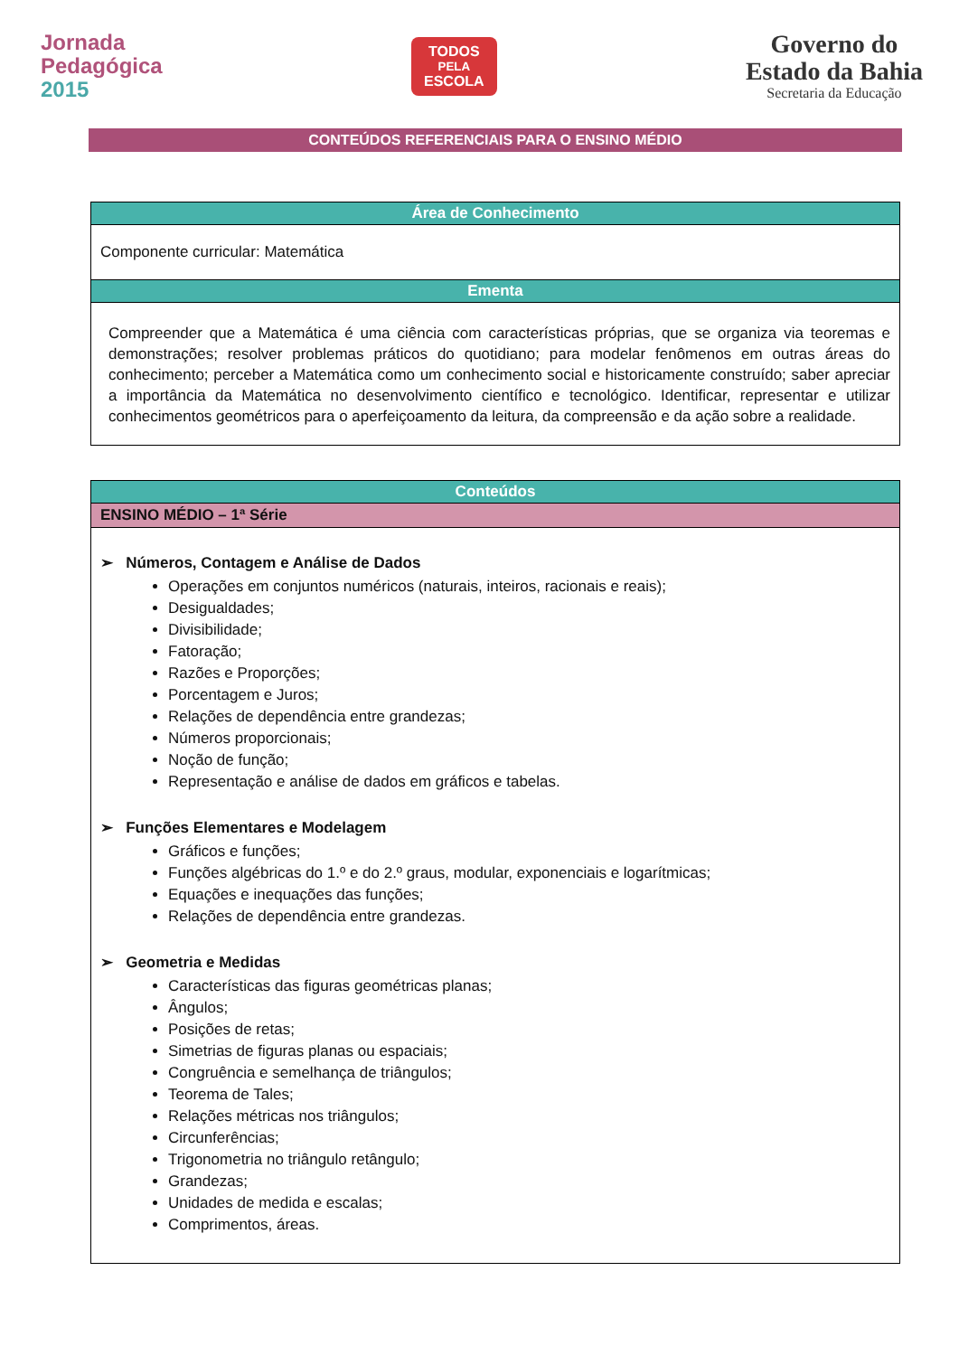Jornada
Pedagógica
2015
TODOS
PELA
ESCOLA
Governo do
Estado da Bahia
Secretaria da Educação
CONTEÚDOS REFERENCIAIS PARA O ENSINO MÉDIO
| Área de Conhecimento |
| --- |
| Componente curricular: Matemática |
| Ementa |
| Compreender que a Matemática é uma ciência com características próprias, que se organiza via teoremas e demonstrações; resolver problemas práticos do quotidiano; para modelar fenômenos em outras áreas do conhecimento; perceber a Matemática como um conhecimento social e historicamente construído; saber apreciar a importância da Matemática no desenvolvimento científico e tecnológico. Identificar, representar e utilizar conhecimentos geométricos para o aperfeiçoamento da leitura, da compreensão e da ação sobre a realidade. |
| Conteúdos |
| --- |
| ENSINO MÉDIO – 1ª Série |
| ➢ Números, Contagem e Análise de Dados Operações em conjuntos numéricos (naturais, inteiros, racionais e reais); Desigualdades; Divisibilidade; Fatoração; Razões e Proporções; Porcentagem e Juros; Relações de dependência entre grandezas; Números proporcionais; Noção de função; Representação e análise de dados em gráficos e tabelas. ➢ Funções Elementares e Modelagem Gráficos e funções; Funções algébricas do 1.º e do 2.º graus, modular, exponenciais e logarítmicas; Equações e inequações das funções; Relações de dependência entre grandezas. ➢ Geometria e Medidas Características das figuras geométricas planas; Ângulos; Posições de retas; Simetrias de figuras planas ou espaciais; Congruência e semelhança de triângulos; Teorema de Tales; Relações métricas nos triângulos; Circunferências; Trigonometria no triângulo retângulo; Grandezas; Unidades de medida e escalas; Comprimentos, áreas. |